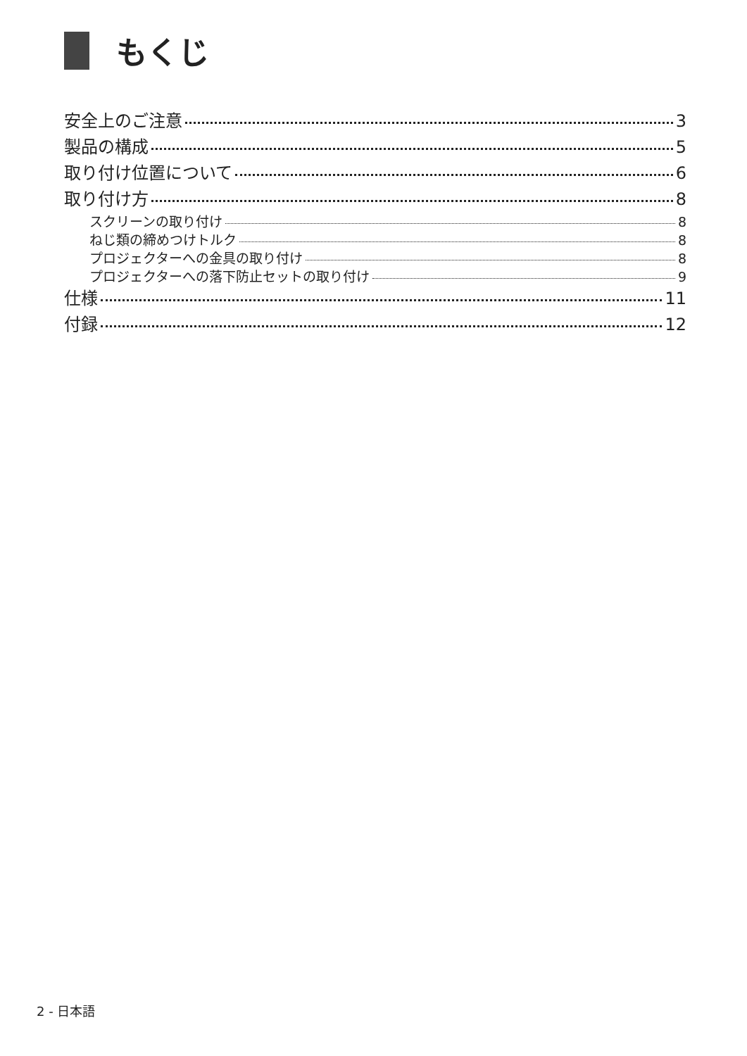もくじ
安全上のご注意 3
製品の構成 5
取り付け位置について 6
取り付け方 8
スクリーンの取り付け 8
ねじ類の締めつけトルク 8
プロジェクターへの金具の取り付け 8
プロジェクターへの落下防止セットの取り付け 9
仕様 11
付録 12
2 - 日本語